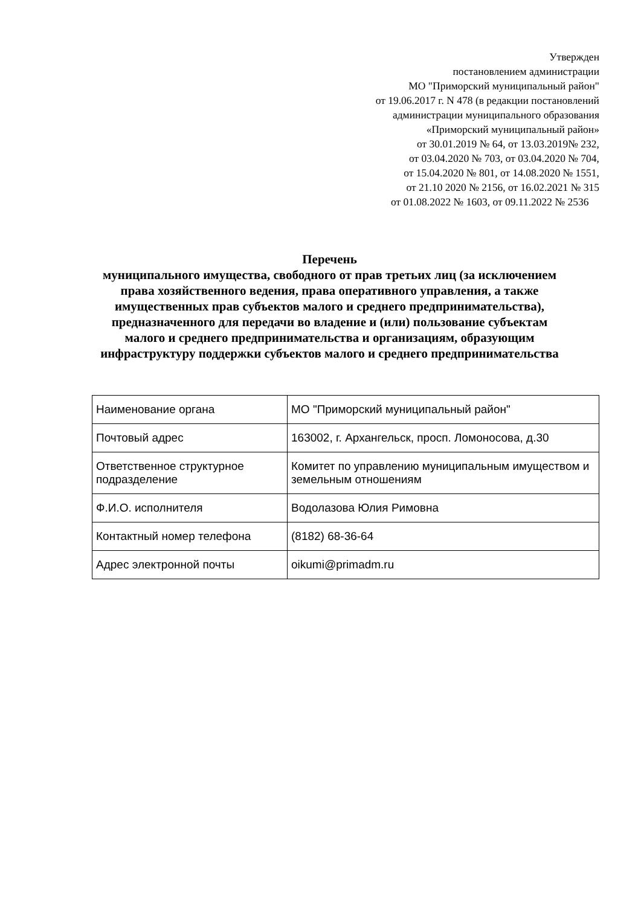Утвержден
постановлением администрации
МО "Приморский муниципальный район"
от 19.06.2017 г. N 478 (в редакции постановлений
администрации муниципального образования
«Приморский муниципальный район»
от 30.01.2019 № 64, от 13.03.2019№ 232,
от 03.04.2020 № 703, от 03.04.2020 № 704,
от 15.04.2020 № 801, от 14.08.2020 № 1551,
от 21.10 2020 № 2156, от 16.02.2021 № 315
от 01.08.2022 № 1603, от 09.11.2022 № 2536
Перечень
муниципального имущества, свободного от прав третьих лиц (за исключением права хозяйственного ведения, права оперативного управления, а также имущественных прав субъектов малого и среднего предпринимательства), предназначенного для передачи во владение и (или) пользование субъектам малого и среднего предпринимательства и организациям, образующим инфраструктуру поддержки субъектов малого и среднего предпринимательства
| Наименование органа | МО "Приморский муниципальный район" |
| Почтовый адрес | 163002, г. Архангельск, просп. Ломоносова, д.30 |
| Ответственное структурное подразделение | Комитет по управлению муниципальным имуществом и земельным отношениям |
| Ф.И.О. исполнителя | Водолазова Юлия Римовна |
| Контактный номер телефона | (8182) 68-36-64 |
| Адрес электронной почты | oikumi@primadm.ru |